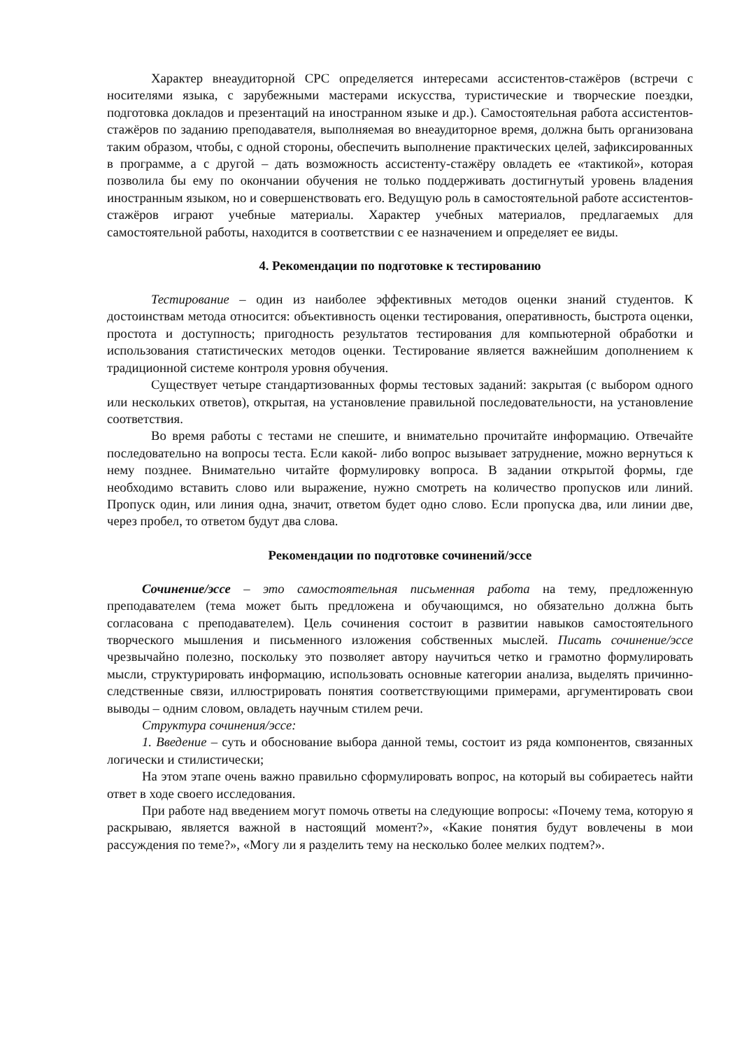Характер внеаудиторной СРС определяется интересами ассистентов-стажёров (встречи с носителями языка, с зарубежными мастерами искусства, туристические и творческие поездки, подготовка докладов и презентаций на иностранном языке и др.). Самостоятельная работа ассистентов-стажёров по заданию преподавателя, выполняемая во внеаудиторное время, должна быть организована таким образом, чтобы, с одной стороны, обеспечить выполнение практических целей, зафиксированных в программе, а с другой – дать возможность ассистенту-стажёру овладеть ее «тактикой», которая позволила бы ему по окончании обучения не только поддерживать достигнутый уровень владения иностранным языком, но и совершенствовать его. Ведущую роль в самостоятельной работе ассистентов-стажёров играют учебные материалы. Характер учебных материалов, предлагаемых для самостоятельной работы, находится в соответствии с ее назначением и определяет ее виды.
4. Рекомендации по подготовке к тестированию
Тестирование – один из наиболее эффективных методов оценки знаний студентов. К достоинствам метода относится: объективность оценки тестирования, оперативность, быстрота оценки, простота и доступность; пригодность результатов тестирования для компьютерной обработки и использования статистических методов оценки. Тестирование является важнейшим дополнением к традиционной системе контроля уровня обучения.
Существует четыре стандартизованных формы тестовых заданий: закрытая (с выбором одного или нескольких ответов), открытая, на установление правильной последовательности, на установление соответствия.
Во время работы с тестами не спешите, и внимательно прочитайте информацию. Отвечайте последовательно на вопросы теста. Если какой- либо вопрос вызывает затруднение, можно вернуться к нему позднее. Внимательно читайте формулировку вопроса. В задании открытой формы, где необходимо вставить слово или выражение, нужно смотреть на количество пропусков или линий. Пропуск один, или линия одна, значит, ответом будет одно слово. Если пропуска два, или линии две, через пробел, то ответом будут два слова.
Рекомендации по подготовке сочинений/эссе
Сочинение/эссе – это самостоятельная письменная работа на тему, предложенную преподавателем (тема может быть предложена и обучающимся, но обязательно должна быть согласована с преподавателем). Цель сочинения состоит в развитии навыков самостоятельного творческого мышления и письменного изложения собственных мыслей. Писать сочинение/эссе чрезвычайно полезно, поскольку это позволяет автору научиться четко и грамотно формулировать мысли, структурировать информацию, использовать основные категории анализа, выделять причинно-следственные связи, иллюстрировать понятия соответствующими примерами, аргументировать свои выводы – одним словом, овладеть научным стилем речи.
Структура сочинения/эссе:
1. Введение – суть и обоснование выбора данной темы, состоит из ряда компонентов, связанных логически и стилистически;
На этом этапе очень важно правильно сформулировать вопрос, на который вы собираетесь найти ответ в ходе своего исследования.
При работе над введением могут помочь ответы на следующие вопросы: «Почему тема, которую я раскрываю, является важной в настоящий момент?», «Какие понятия будут вовлечены в мои рассуждения по теме?», «Могу ли я разделить тему на несколько более мелких подтем?».